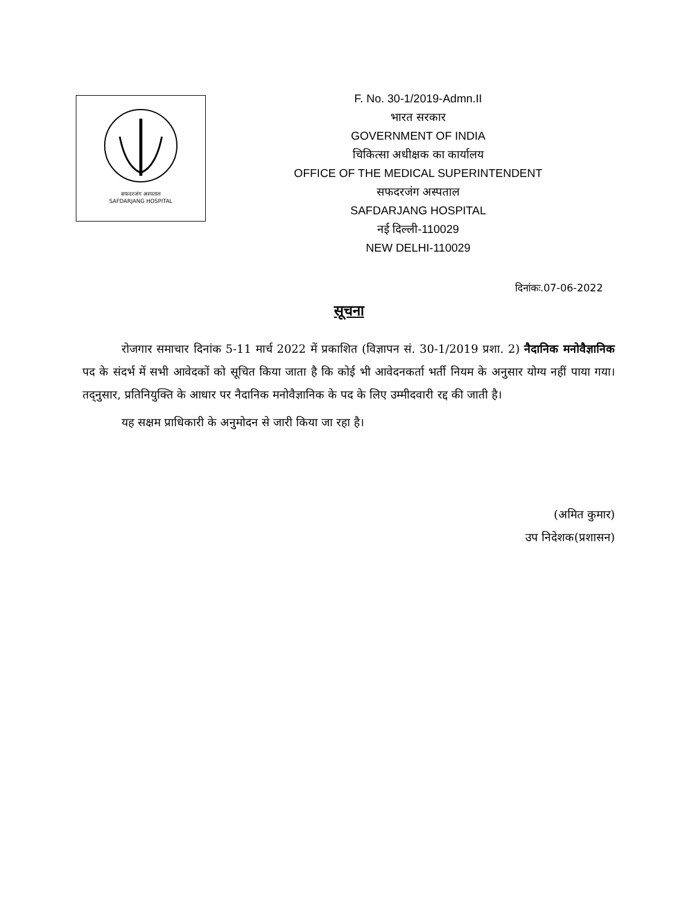सफदरजंग अस्पताल
SAFDARJANG HOSPITAL
F. No. 30-1/2019-Admn.II
भारत सरकार
GOVERNMENT OF INDIA
चिकित्सा अधीक्षक का कार्यालय
OFFICE OF THE MEDICAL SUPERINTENDENT
सफदरजंग अस्पताल
SAFDARJANG HOSPITAL
नई दिल्ली-110029
NEW DELHI-110029
दिनांकः.07-06-2022
सूचना
रोजगार समाचार दिनांक 5-11 मार्च 2022 में प्रकाशित (विज्ञापन सं. 30-1/2019 प्रशा. 2) नैदानिक मनोवैज्ञानिक पद के संदर्भ में सभी आवेदकों को सूचित किया जाता है कि कोई भी आवेदनकर्ता भर्ती नियम के अनुसार योग्य नहीं पाया गया। तद्नुसार, प्रतिनियुक्ति के आधार पर नैदानिक मनोवैज्ञानिक के पद के लिए उम्मीदवारी रद्द की जाती है।
यह सक्षम प्राधिकारी के अनुमोदन से जारी किया जा रहा है।
(अमित कुमार)
उप निदेशक(प्रशासन)